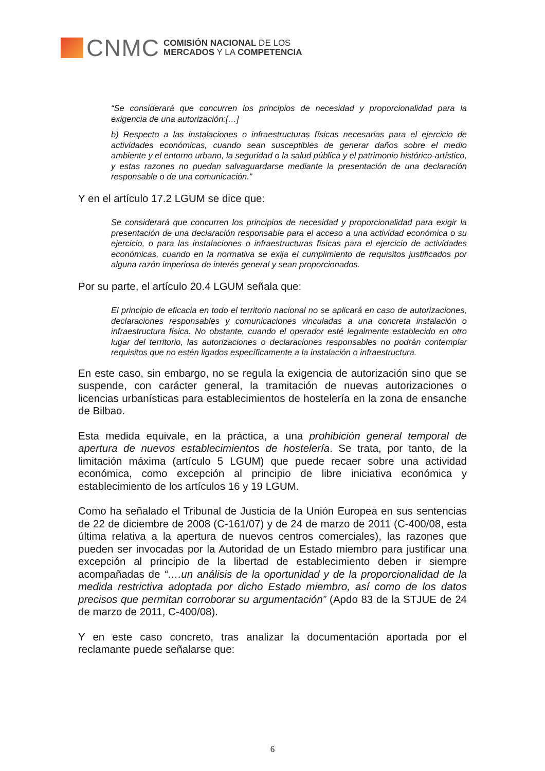CNMC
COMISIÓN NACIONAL DE LOS
MERCADOS Y LA COMPETENCIA
“Se considerará que concurren los principios de necesidad y proporcionalidad para la exigencia de una autorización:[…]
b) Respecto a las instalaciones o infraestructuras físicas necesarias para el ejercicio de actividades económicas, cuando sean susceptibles de generar daños sobre el medio ambiente y el entorno urbano, la seguridad o la salud pública y el patrimonio histórico-artístico, y estas razones no puedan salvaguardarse mediante la presentación de una declaración responsable o de una comunicación.”
Y en el artículo 17.2 LGUM se dice que:
Se considerará que concurren los principios de necesidad y proporcionalidad para exigir la presentación de una declaración responsable para el acceso a una actividad económica o su ejercicio, o para las instalaciones o infraestructuras físicas para el ejercicio de actividades económicas, cuando en la normativa se exija el cumplimiento de requisitos justificados por alguna razón imperiosa de interés general y sean proporcionados.
Por su parte, el artículo 20.4 LGUM señala que:
El principio de eficacia en todo el territorio nacional no se aplicará en caso de autorizaciones, declaraciones responsables y comunicaciones vinculadas a una concreta instalación o infraestructura física. No obstante, cuando el operador esté legalmente establecido en otro lugar del territorio, las autorizaciones o declaraciones responsables no podrán contemplar requisitos que no estén ligados específicamente a la instalación o infraestructura.
En este caso, sin embargo, no se regula la exigencia de autorización sino que se suspende, con carácter general, la tramitación de nuevas autorizaciones o licencias urbanísticas para establecimientos de hostelería en la zona de ensanche de Bilbao.
Esta medida equivale, en la práctica, a una prohibición general temporal de apertura de nuevos establecimientos de hostelería. Se trata, por tanto, de la limitación máxima (artículo 5 LGUM) que puede recaer sobre una actividad económica, como excepción al principio de libre iniciativa económica y establecimiento de los artículos 16 y 19 LGUM.
Como ha señalado el Tribunal de Justicia de la Unión Europea en sus sentencias de 22 de diciembre de 2008 (C-161/07) y de 24 de marzo de 2011 (C-400/08, esta última relativa a la apertura de nuevos centros comerciales), las razones que pueden ser invocadas por la Autoridad de un Estado miembro para justificar una excepción al principio de la libertad de establecimiento deben ir siempre acompañadas de “….un análisis de la oportunidad y de la proporcionalidad de la medida restrictiva adoptada por dicho Estado miembro, así como de los datos precisos que permitan corroborar su argumentación” (Apdo 83 de la STJUE de 24 de marzo de 2011, C-400/08).
Y en este caso concreto, tras analizar la documentación aportada por el reclamante puede señalarse que:
6